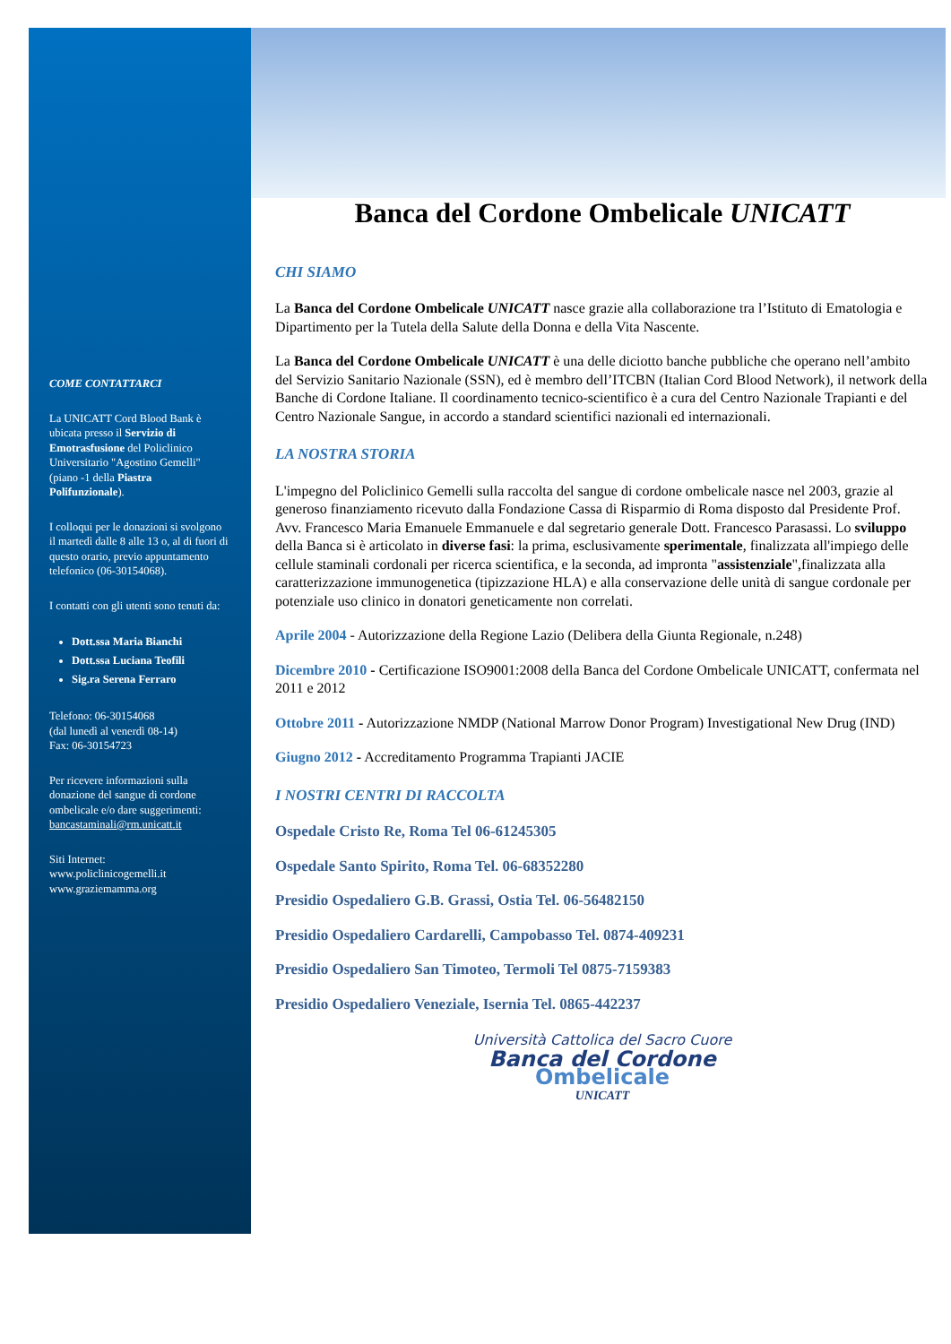COME CONTATTARCI
La UNICATT Cord Blood Bank è ubicata presso il Servizio di Emotrasfusione del Policlinico Universitario "Agostino Gemelli" (piano -1 della Piastra Polifunzionale).
I colloqui per le donazioni si svolgono il martedì dalle 8 alle 13 o, al di fuori di questo orario, previo appuntamento telefonico (06-30154068).
I contatti con gli utenti sono tenuti da:
Dott.ssa Maria Bianchi
Dott.ssa Luciana Teofili
Sig.ra Serena Ferraro
Telefono: 06-30154068
(dal lunedì al venerdì 08-14)
Fax: 06-30154723
Per ricevere informazioni sulla donazione del sangue di cordone ombelicale e/o dare suggerimenti: bancastaminali@rm.unicatt.it
Siti Internet:
www.policlinicogemelli.it
www.graziemamma.org
Banca del Cordone Ombelicale UNICATT
CHI SIAMO
La Banca del Cordone Ombelicale UNICATT nasce grazie alla collaborazione tra l’Istituto di Ematologia e Dipartimento per la Tutela della Salute della Donna e della Vita Nascente.
La Banca del Cordone Ombelicale UNICATT è una delle diciotto banche pubbliche che operano nell’ambito del Servizio Sanitario Nazionale (SSN), ed è membro dell’ITCBN (Italian Cord Blood Network), il network della Banche di Cordone Italiane. Il coordinamento tecnico-scientifico è a cura del Centro Nazionale Trapianti e del Centro Nazionale Sangue, in accordo a standard scientifici nazionali ed internazionali.
LA NOSTRA STORIA
L'impegno del Policlinico Gemelli sulla raccolta del sangue di cordone ombelicale nasce nel 2003, grazie al generoso finanziamento ricevuto dalla Fondazione Cassa di Risparmio di Roma disposto dal Presidente Prof. Avv. Francesco Maria Emanuele Emmanuele e dal segretario generale Dott. Francesco Parasassi. Lo sviluppo della Banca si è articolato in diverse fasi: la prima, esclusivamente sperimentale, finalizzata all'impiego delle cellule staminali cordonali per ricerca scientifica, e la seconda, ad impronta "assistenziale",finalizzata alla caratterizzazione immunogenetica (tipizzazione HLA) e alla conservazione delle unità di sangue cordonale per potenziale uso clinico in donatori geneticamente non correlati.
Aprile 2004 - Autorizzazione della Regione Lazio (Delibera della Giunta Regionale, n.248)
Dicembre 2010 - Certificazione ISO9001:2008 della Banca del Cordone Ombelicale UNICATT, confermata nel 2011 e 2012
Ottobre 2011 - Autorizzazione NMDP (National Marrow Donor Program) Investigational New Drug (IND)
Giugno 2012 - Accreditamento Programma Trapianti JACIE
I NOSTRI CENTRI DI RACCOLTA
Ospedale Cristo Re, Roma Tel 06-61245305
Ospedale Santo Spirito, Roma Tel. 06-68352280
Presidio Ospedaliero G.B. Grassi, Ostia Tel. 06-56482150
Presidio Ospedaliero Cardarelli, Campobasso Tel. 0874-409231
Presidio Ospedaliero San Timoteo, Termoli Tel 0875-7159383
Presidio Ospedaliero Veneziale, Isernia Tel. 0865-442237
Università Cattolica del Sacro Cuore
Banca del Cordone
Ombelicale
UNICATT